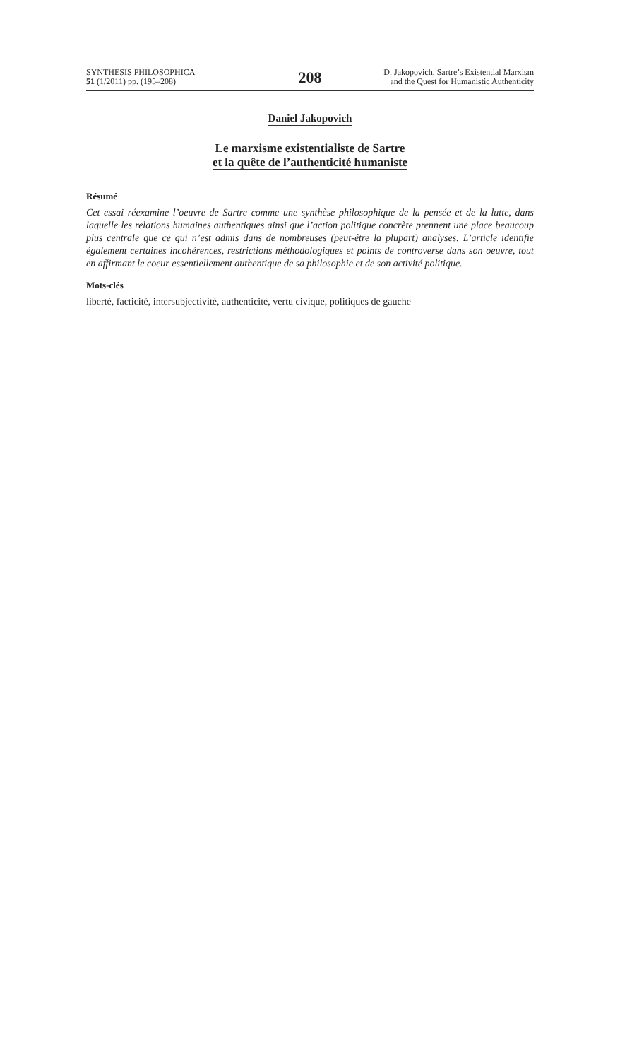SYNTHESIS PHILOSOPHICA
51 (1/2011) pp. (195–208)
208
D. Jakopovich, Sartre’s Existential Marxism
and the Quest for Humanistic Authenticity
Daniel Jakopovich
Le marxisme existentialiste de Sartre
et la quête de l’authenticité humaniste
Résumé
Cet essai réexamine l’oeuvre de Sartre comme une synthèse philosophique de la pensée et de la lutte, dans laquelle les relations humaines authentiques ainsi que l’action politique concrète prennent une place beaucoup plus centrale que ce qui n’est admis dans de nombreuses (peut-être la plupart) analyses. L’article identifie également certaines incohérences, restrictions méthodologiques et points de controverse dans son oeuvre, tout en affirmant le coeur essentiellement authentique de sa philosophie et de son activité politique.
Mots-clés
liberté, facticité, intersubjectivité, authenticité, vertu civique, politiques de gauche